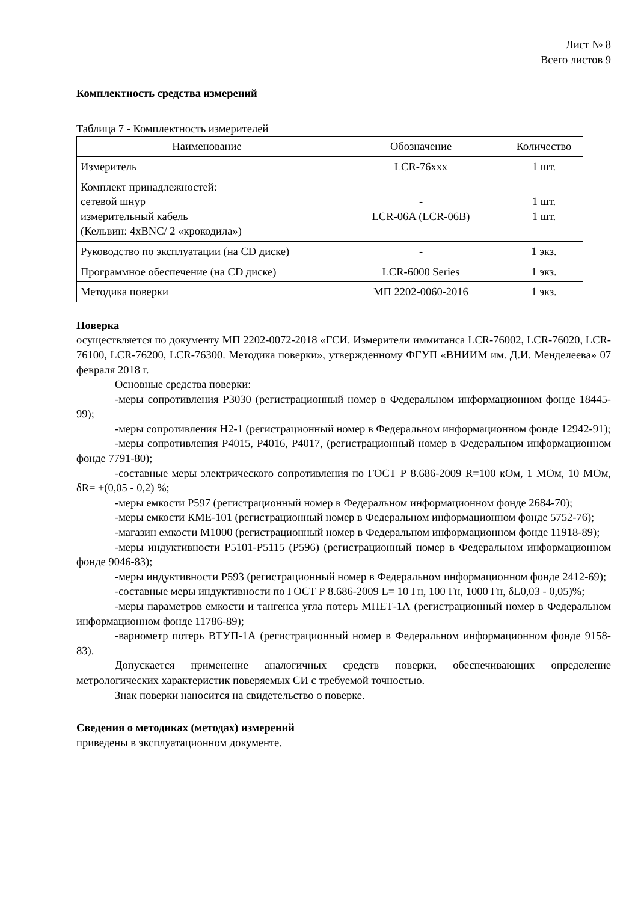Лист № 8
Всего листов 9
Комплектность средства измерений
Таблица 7 - Комплектность измерителей
| Наименование | Обозначение | Количество |
| --- | --- | --- |
| Измеритель | LCR-76xxx | 1 шт. |
| Комплект принадлежностей: сетевой шнур измерительный кабель (Кельвин: 4xBNC/ 2 «крокодила») | - LCR-06A (LCR-06B) | 1 шт. 1 шт. |
| Руководство по эксплуатации (на CD диске) | - | 1 экз. |
| Программное обеспечение (на CD диске) | LCR-6000 Series | 1 экз. |
| Методика поверки | МП 2202-0060-2016 | 1 экз. |
Поверка
осуществляется по документу МП 2202-0072-2018 «ГСИ. Измерители иммитанса LCR-76002, LCR-76020, LCR-76100, LCR-76200, LCR-76300. Методика поверки», утвержденному ФГУП «ВНИИМ им. Д.И. Менделеева» 07 февраля 2018 г.
Основные средства поверки:
-меры сопротивления Р3030 (регистрационный номер в Федеральном информационном фонде 18445-99);
-меры сопротивления Н2-1 (регистрационный номер в Федеральном информационном фонде 12942-91);
-меры сопротивления Р4015, Р4016, Р4017, (регистрационный номер в Федеральном информационном фонде 7791-80);
-составные меры электрического сопротивления по ГОСТ Р 8.686-2009 R=100 кОм, 1 МОм, 10 МОм, δR= ±(0,05 - 0,2) %;
-меры емкости Р597 (регистрационный номер в Федеральном информационном фонде 2684-70);
-меры емкости КМЕ-101 (регистрационный номер в Федеральном информационном фонде 5752-76);
-магазин емкости М1000 (регистрационный номер в Федеральном информационном фонде 11918-89);
-меры индуктивности Р5101-Р5115 (Р596) (регистрационный номер в Федеральном информационном фонде 9046-83);
-меры индуктивности Р593 (регистрационный номер в Федеральном информационном фонде 2412-69);
-составные меры индуктивности по ГОСТ Р 8.686-2009 L= 10 Гн, 100 Гн, 1000 Гн, δL0,03 - 0,05)%;
-меры параметров емкости и тангенса угла потерь МПЕТ-1А (регистрационный номер в Федеральном информационном фонде 11786-89);
-вариометр потерь ВТУП-1А (регистрационный номер в Федеральном информационном фонде 9158-83).
Допускается применение аналогичных средств поверки, обеспечивающих определение метрологических характеристик поверяемых СИ с требуемой точностью.
Знак поверки наносится на свидетельство о поверке.
Сведения о методиках (методах) измерений
приведены в эксплуатационном документе.